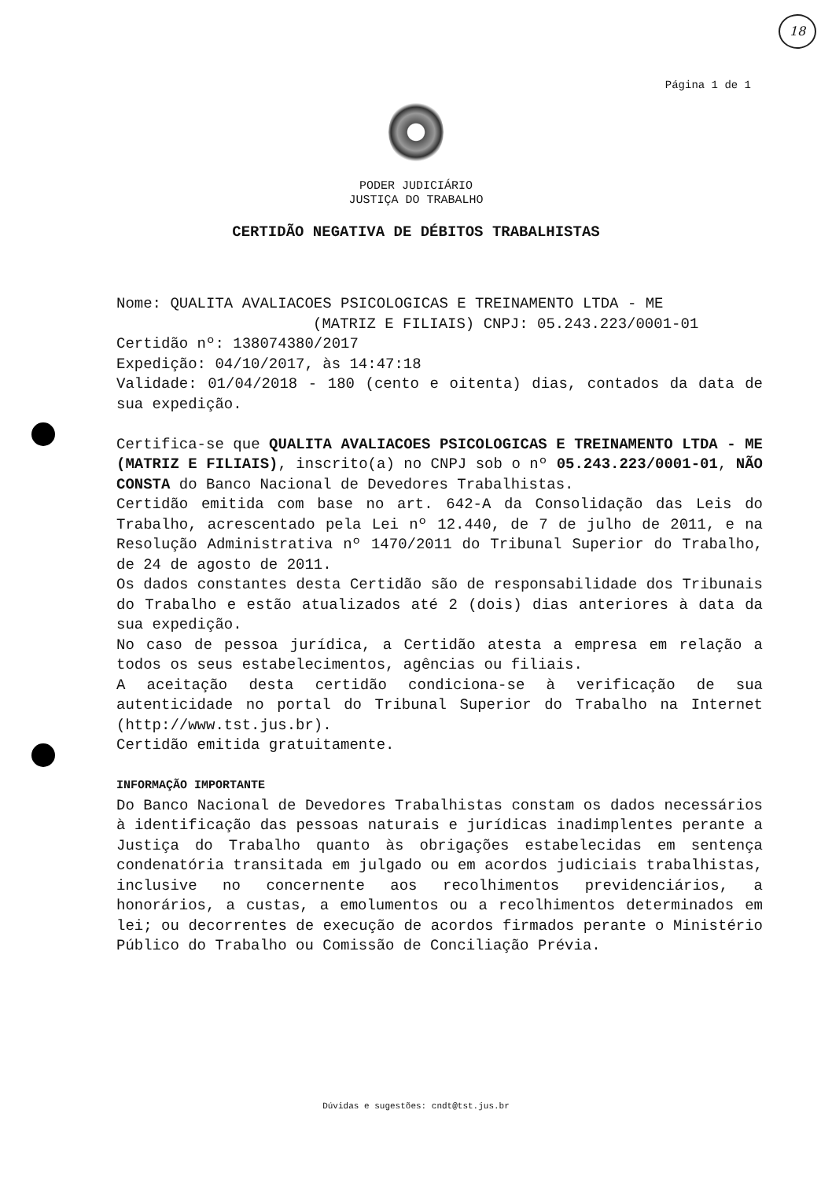18
Página 1 de 1
PODER JUDICIÁRIO
JUSTIÇA DO TRABALHO
CERTIDÃO NEGATIVA DE DÉBITOS TRABALHISTAS
Nome: QUALITA AVALIACOES PSICOLOGICAS E TREINAMENTO LTDA - ME
(MATRIZ E FILIAIS) CNPJ: 05.243.223/0001-01
Certidão nº: 138074380/2017
Expedição: 04/10/2017, às 14:47:18
Validade: 01/04/2018 - 180 (cento e oitenta) dias, contados da data de sua expedição.
Certifica-se que QUALITA AVALIACOES PSICOLOGICAS E TREINAMENTO LTDA - ME (MATRIZ E FILIAIS), inscrito(a) no CNPJ sob o nº 05.243.223/0001-01, NÃO CONSTA do Banco Nacional de Devedores Trabalhistas.
Certidão emitida com base no art. 642-A da Consolidação das Leis do Trabalho, acrescentado pela Lei nº 12.440, de 7 de julho de 2011, e na Resolução Administrativa nº 1470/2011 do Tribunal Superior do Trabalho, de 24 de agosto de 2011.
Os dados constantes desta Certidão são de responsabilidade dos Tribunais do Trabalho e estão atualizados até 2 (dois) dias anteriores à data da sua expedição.
No caso de pessoa jurídica, a Certidão atesta a empresa em relação a todos os seus estabelecimentos, agências ou filiais.
A aceitação desta certidão condiciona-se à verificação de sua autenticidade no portal do Tribunal Superior do Trabalho na Internet (http://www.tst.jus.br).
Certidão emitida gratuitamente.
INFORMAÇÃO IMPORTANTE
Do Banco Nacional de Devedores Trabalhistas constam os dados necessários à identificação das pessoas naturais e jurídicas inadimplentes perante a Justiça do Trabalho quanto às obrigações estabelecidas em sentença condenatória transitada em julgado ou em acordos judiciais trabalhistas, inclusive no concernente aos recolhimentos previdenciários, a honorários, a custas, a emolumentos ou a recolhimentos determinados em lei; ou decorrentes de execução de acordos firmados perante o Ministério Público do Trabalho ou Comissão de Conciliação Prévia.
Dúvidas e sugestões: cndt@tst.jus.br